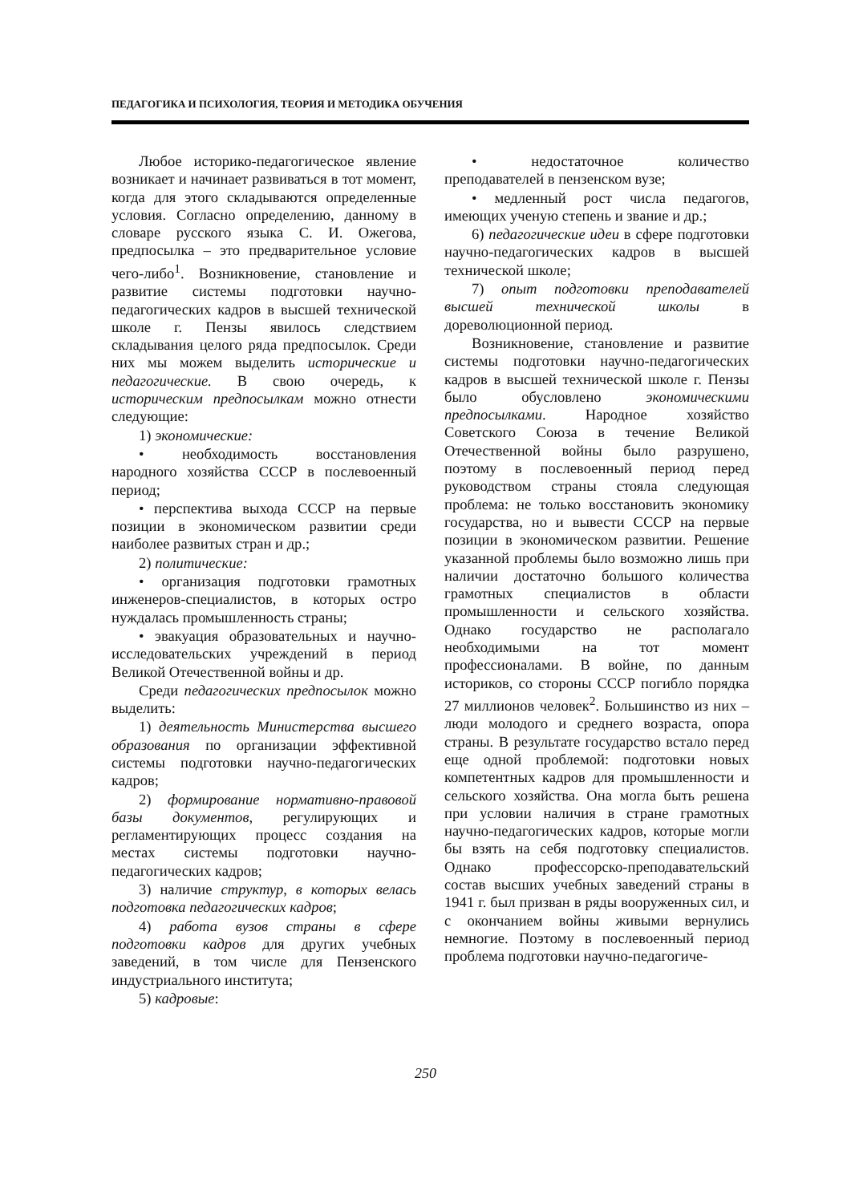ПЕДАГОГИКА И ПСИХОЛОГИЯ, ТЕОРИЯ И МЕТОДИКА ОБУЧЕНИЯ
Любое историко-педагогическое явление возникает и начинает развиваться в тот момент, когда для этого складываются определенные условия. Согласно определению, данному в словаре русского языка С. И. Ожегова, предпосылка – это предварительное условие чего-либо<sup>1</sup>. Возникновение, становление и развитие системы подготовки научно-педагогических кадров в высшей технической школе г. Пензы явилось следствием складывания целого ряда предпосылок. Среди них мы можем выделить исторические и педагогические. В свою очередь, к историческим предпосылкам можно отнести следующие:
1) экономические:
• необходимость восстановления народного хозяйства СССР в послевоенный период;
• перспектива выхода СССР на первые позиции в экономическом развитии среди наиболее развитых стран и др.;
2) политические:
• организация подготовки грамотных инженеров-специалистов, в которых остро нуждалась промышленность страны;
• эвакуация образовательных и научно-исследовательских учреждений в период Великой Отечественной войны и др.
Среди педагогических предпосылок можно выделить:
1) деятельность Министерства высшего образования по организации эффективной системы подготовки научно-педагогических кадров;
2) формирование нормативно-правовой базы документов, регулирующих и регламентирующих процесс создания на местах системы подготовки научно-педагогических кадров;
3) наличие структур, в которых велась подготовка педагогических кадров;
4) работа вузов страны в сфере подготовки кадров для других учебных заведений, в том числе для Пензенского индустриального института;
5) кадровые:
• недостаточное количество преподавателей в пензенском вузе;
• медленный рост числа педагогов, имеющих ученую степень и звание и др.;
6) педагогические идеи в сфере подготовки научно-педагогических кадров в высшей технической школе;
7) опыт подготовки преподавателей высшей технической школы в дореволюционной период.
Возникновение, становление и развитие системы подготовки научно-педагогических кадров в высшей технической школе г. Пензы было обусловлено экономическими предпосылками. Народное хозяйство Советского Союза в течение Великой Отечественной войны было разрушено, поэтому в послевоенный период перед руководством страны стояла следующая проблема: не только восстановить экономику государства, но и вывести СССР на первые позиции в экономическом развитии. Решение указанной проблемы было возможно лишь при наличии достаточно большого количества грамотных специалистов в области промышленности и сельского хозяйства. Однако государство не располагало необходимыми на тот момент профессионалами. В войне, по данным историков, со стороны СССР погибло порядка 27 миллионов человек<sup>2</sup>. Большинство из них – люди молодого и среднего возраста, опора страны. В результате государство встало перед еще одной проблемой: подготовки новых компетентных кадров для промышленности и сельского хозяйства. Она могла быть решена при условии наличия в стране грамотных научно-педагогических кадров, которые могли бы взять на себя подготовку специалистов. Однако профессорско-преподавательский состав высших учебных заведений страны в 1941 г. был призван в ряды вооруженных сил, и с окончанием войны живыми вернулись немногие. Поэтому в послевоенный период проблема подготовки научно-педагогиче-
250